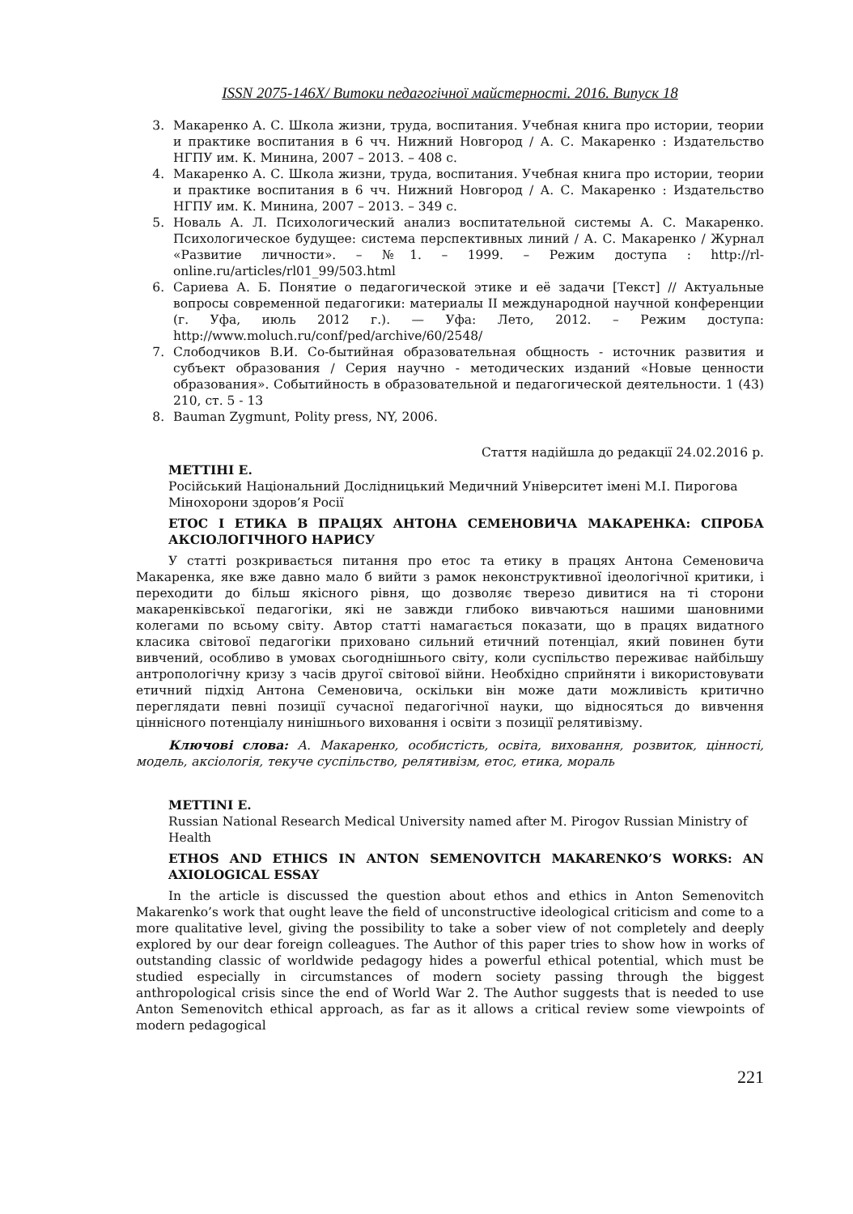ISSN 2075-146X/ Витоки педагогічної майстерності. 2016. Випуск 18
3. Макаренко А. С. Школа жизни, труда, воспитания. Учебная книга про истории, теории и практике воспитания в 6 чч. Нижний Новгород / А. С. Макаренко : Издательство НГПУ им. К. Минина, 2007 – 2013. – 408 с.
4. Макаренко А. С. Школа жизни, труда, воспитания. Учебная книга про истории, теории и практике воспитания в 6 чч. Нижний Новгород / А. С. Макаренко : Издательство НГПУ им. К. Минина, 2007 – 2013. – 349 с.
5. Новаль А. Л. Психологический анализ воспитательной системы А. С. Макаренко. Психологическое будущее: система перспективных линий / А. С. Макаренко / Журнал «Развитие личности». – №1. – 1999. – Режим доступа : http://rl-online.ru/articles/rl01_99/503.html
6. Сариева А. Б. Понятие о педагогической этике и её задачи [Текст] // Актуальные вопросы современной педагогики: материалы II международной научной конференции (г. Уфа, июль 2012 г.). — Уфа: Лето, 2012. – Режим доступа: http://www.moluch.ru/conf/ped/archive/60/2548/
7. Слободчиков В.И. Со-бытийная образовательная общность - источник развития и субъект образования / Серия научно - методических изданий «Новые ценности образования». Событийность в образовательной и педагогической деятельности. 1 (43) 210, ст. 5 - 13
8. Bauman Zygmunt, Polity press, NY, 2006.
Стаття надійшла до редакції 24.02.2016 р.
МЕТТІНІ Е.
Російський Національний Дослідницький Медичний Університет імені М.І. Пирогова Мінохорони здоров’я Росії
ЕТОС І ЕТИКА В ПРАЦЯХ АНТОНА СЕМЕНОВИЧА МАКАРЕНКА: СПРОБА АКСІОЛОГІЧНОГО НАРИСУ
У статті розкривається питання про етос та етику в працях Антона Семеновича Макаренка, яке вже давно мало б вийти з рамок неконструктивної ідеологічної критики, і переходити до більш якісного рівня, що дозволяє тверезо дивитися на ті сторони макаренківської педагогіки, які не завжди глибоко вивчаються нашими шановними колегами по всьому світу. Автор статті намагається показати, що в працях видатного класика світової педагогіки приховано сильний етичний потенціал, який повинен бути вивчений, особливо в умовах сьогоднішнього світу, коли суспільство переживає найбільшу антропологічну кризу з часів другої світової війни. Необхідно сприйняти і використовувати етичний підхід Антона Семеновича, оскільки він може дати можливість критично переглядати певні позиції сучасної педагогічної науки, що відносяться до вивчення ціннісного потенціалу нинішнього виховання і освіти з позиції релятивізму.
Ключові слова: А. Макаренко, особистість, освіта, виховання, розвиток, цінності, модель, аксіологія, текуче суспільство, релятивізм, етос, етика, мораль
METTINI E.
Russian National Research Medical University named after M. Pirogov Russian Ministry of Health
ETHOS AND ETHICS IN ANTON SEMENOVITCH MAKARENKO’S WORKS: AN AXIOLOGICAL ESSAY
In the article is discussed the question about ethos and ethics in Anton Semenovitch Makarenko’s work that ought leave the field of unconstructive ideological criticism and come to a more qualitative level, giving the possibility to take a sober view of not completely and deeply explored by our dear foreign colleagues. The Author of this paper tries to show how in works of outstanding classic of worldwide pedagogy hides a powerful ethical potential, which must be studied especially in circumstances of modern society passing through the biggest anthropological crisis since the end of World War 2. The Author suggests that is needed to use Anton Semenovitch ethical approach, as far as it allows a critical review some viewpoints of modern pedagogical
221